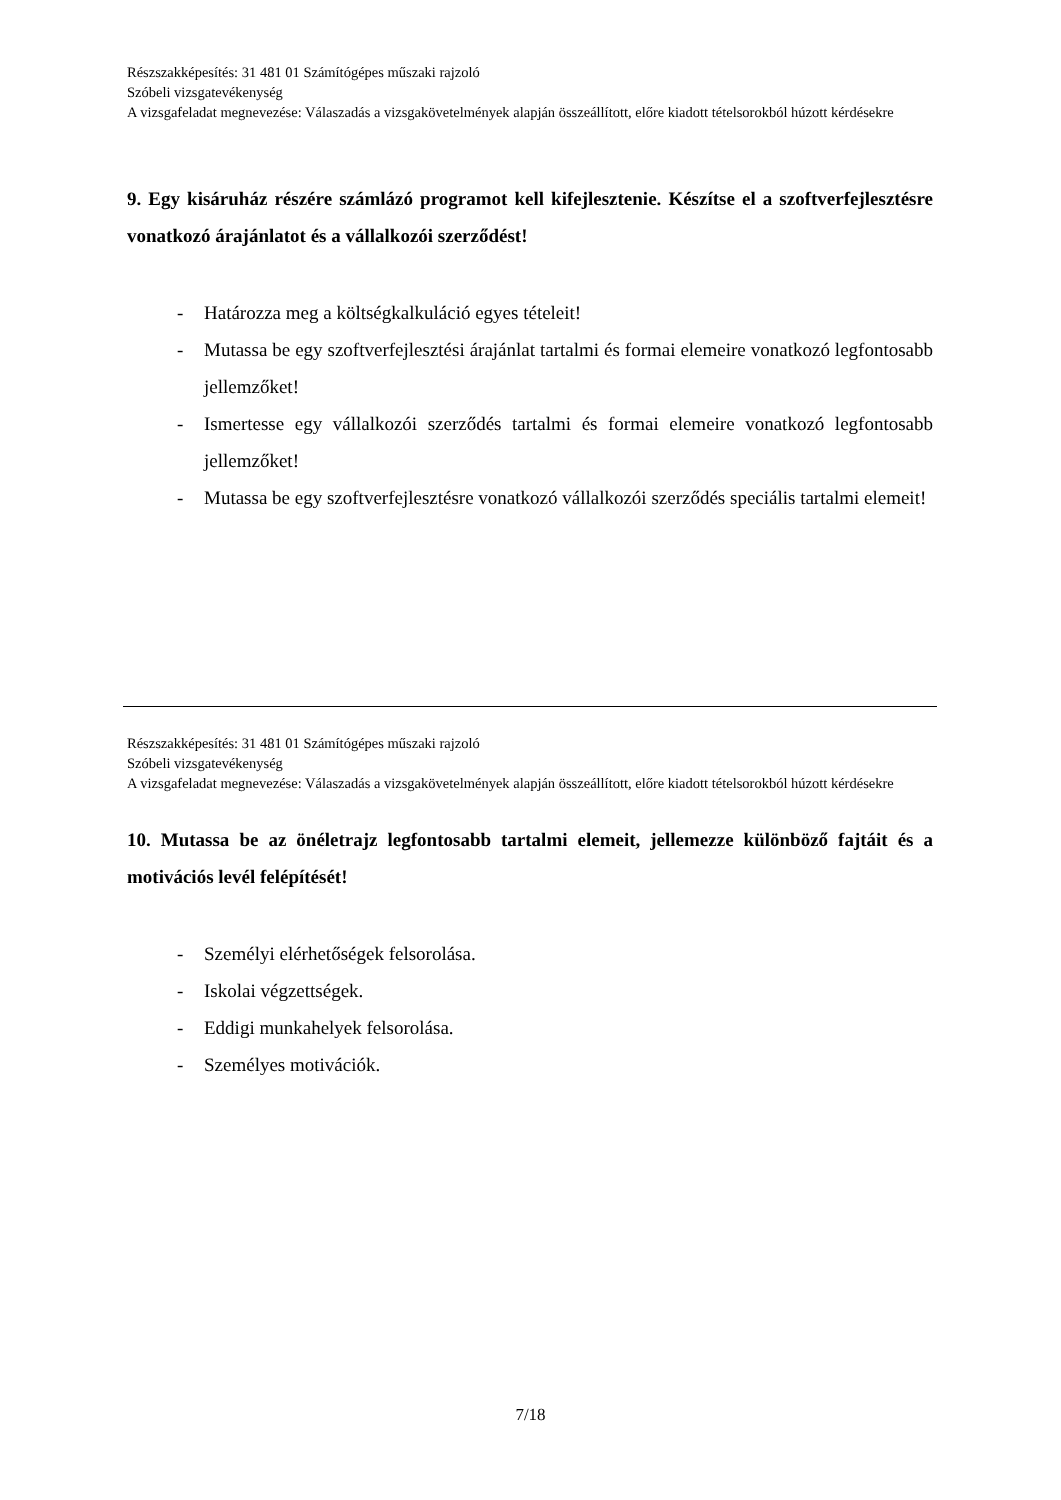Részszakképesítés: 31 481 01 Számítógépes műszaki rajzoló
Szóbeli vizsgatevékenység
A vizsgafeladat megnevezése: Válaszadás a vizsgakövetelmények alapján összeállított, előre kiadott tételsorokból húzott kérdésekre
9. Egy kisáruház részére számlázó programot kell kifejlesztenie. Készítse el a szoftverfejlesztésre vonatkozó árajánlatot és a vállalkozói szerződést!
- Határozza meg a költségkalkuláció egyes tételeit!
- Mutassa be egy szoftverfejlesztési árajánlat tartalmi és formai elemeire vonatkozó legfontosabb jellemzőket!
- Ismertesse egy vállalkozói szerződés tartalmi és formai elemeire vonatkozó legfontosabb jellemzőket!
- Mutassa be egy szoftverfejlesztésre vonatkozó vállalkozói szerződés speciális tartalmi elemeit!
Részszakképesítés: 31 481 01 Számítógépes műszaki rajzoló
Szóbeli vizsgatevékenység
A vizsgafeladat megnevezése: Válaszadás a vizsgakövetelmények alapján összeállított, előre kiadott tételsorokból húzott kérdésekre
10. Mutassa be az önéletrajz legfontosabb tartalmi elemeit, jellemezze különböző fajtáit és a motivációs levél felépítését!
- Személyi elérhetőségek felsorolása.
- Iskolai végzettségek.
- Eddigi munkahelyek felsorolása.
- Személyes motivációk.
7/18